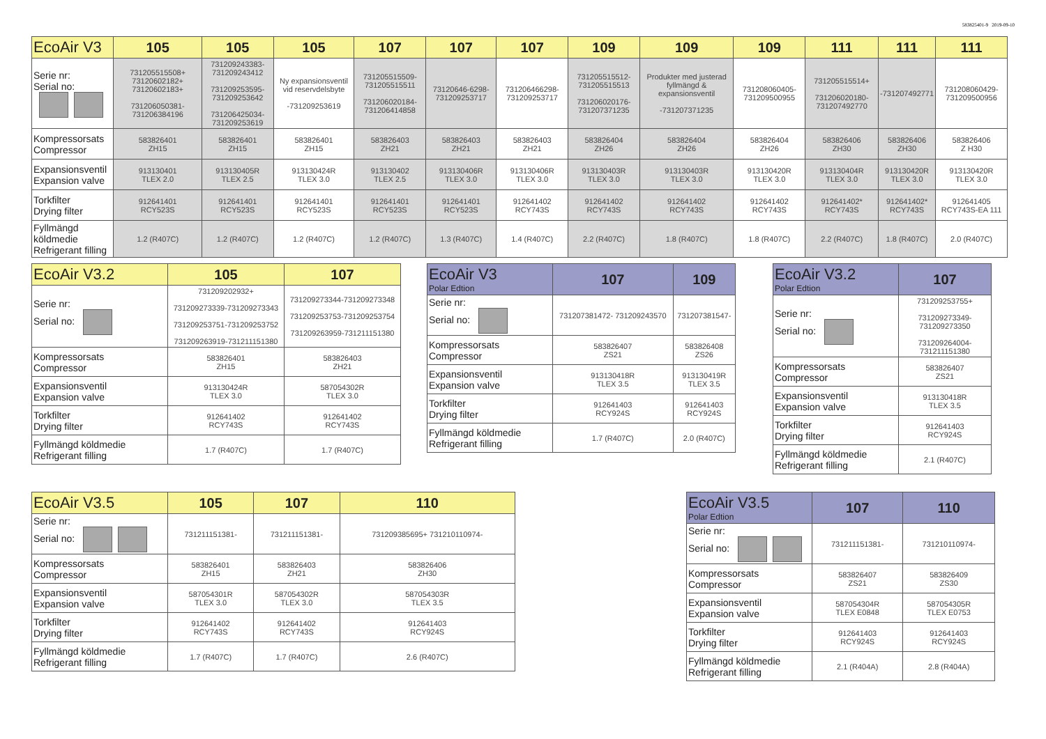583825401-9 2019-09-10
| EcoAir V3 | 105 | 105 | 105 | 107 | 107 | 107 | 109 | 109 | 109 | 111 | 111 | 111 |
| --- | --- | --- | --- | --- | --- | --- | --- | --- | --- | --- | --- | --- |
| Serie nr: Serial no: | 731205515508+ 73120602182+ 73120602183+ 731206050381- 731206384196 | 731209243383- 731209243412 731209253595- 731209253642 731206425034- 731209253619 | Ny expansionsventil vid reservdelsbyte -731209253619 | 731205515509- 731205515511 731206020184- 731206414858 | 73120646-6298- 731209253717 | 731206466298- 731209253717 | 731205515512- 731205515513 731206020176- 731207371235 | Produkter med justerad fyllmängd & expansionsventil -731207371235 | 731208060405- 731209500955 | 731205515514+ 731206020180- 731207492770 | -731207492771 | 731208060429- 731209500956 |
| Kompressorsats Compressor | 583826401 ZH15 | 583826401 ZH15 | 583826401 ZH15 | 583826403 ZH21 | 583826403 ZH21 | 583826403 ZH21 | 583826404 ZH26 | 583826404 ZH26 | 583826404 ZH26 | 583826406 ZH30 | 583826406 ZH30 | 583826406 Z H30 |
| Expansionsventil Expansion valve | 913130401 TLEX 2.0 | 913130405R TLEX 2.5 | 913130424R TLEX 3.0 | 913130402 TLEX 2.5 | 913130406R TLEX 3.0 | 913130406R TLEX 3.0 | 913130403R TLEX 3.0 | 913130403R TLEX 3.0 | 913130420R TLEX 3.0 | 913130404R TLEX 3.0 | 913130420R TLEX 3.0 | 913130420R TLEX 3.0 |
| Torkfilter Drying filter | 912641401 RCY523S | 912641401 RCY523S | 912641401 RCY523S | 912641401 RCY523S | 912641401 RCY523S | 912641402 RCY743S | 912641402 RCY743S | 912641402 RCY743S | 912641402 RCY743S | 912641402* RCY743S | 912641402* RCY743S | 912641405 RCY743S-EA 111 |
| Fyllmängd köldmedie Refrigerant filling | 1.2 (R407C) | 1.2 (R407C) | 1.2 (R407C) | 1.2 (R407C) | 1.3 (R407C) | 1.4 (R407C) | 2.2 (R407C) | 1.8 (R407C) | 1.8 (R407C) | 2.2 (R407C) | 1.8 (R407C) | 2.0 (R407C) |
| EcoAir V3.2 | 105 | 107 |
| --- | --- | --- |
| Serie nr: Serial no: | 731209202932+ 731209273339-731209273343 731209253751-731209253752 731209263919-731211151380 | 731209273344-731209273348 731209253753-731209253754 731209263959-731211151380 |
| Kompressorsats Compressor | 583826401 ZH15 | 583826403 ZH21 |
| Expansionsventil Expansion valve | 913130424R TLEX 3.0 | 587054302R TLEX 3.0 |
| Torkfilter Drying filter | 912641402 RCY743S | 912641402 RCY743S |
| Fyllmängd köldmedie Refrigerant filling | 1.7 (R407C) | 1.7 (R407C) |
| EcoAir V3 Polar Edtion | 107 | 109 |
| --- | --- | --- |
| Serie nr: Serial no: | 731207381472- 731209243570 | 731207381547- |
| Kompressorsats Compressor | 583826407 ZS21 | 583826408 ZS26 |
| Expansionsventil Expansion valve | 913130418R TLEX 3.5 | 913130419R TLEX 3.5 |
| Torkfilter Drying filter | 912641403 RCY924S | 912641403 RCY924S |
| Fyllmängd köldmedie Refrigerant filling | 1.7 (R407C) | 2.0 (R407C) |
| EcoAir V3.2 Polar Edtion | 107 |
| --- | --- |
| Serie nr: Serial no: | 731209253755+ 731209273349- 731209273350 731209264004- 731211151380 |
| Kompressorsats Compressor | 583826407 ZS21 |
| Expansionsventil Expansion valve | 913130418R TLEX 3.5 |
| Torkfilter Drying filter | 912641403 RCY924S |
| Fyllmängd köldmedie Refrigerant filling | 2.1 (R407C) |
| EcoAir V3.5 | 105 | 107 | 110 |
| --- | --- | --- | --- |
| Serie nr: Serial no: | 731211151381- | 731211151381- | 731209385695+ 731210110974- |
| Kompressorsats Compressor | 583826401 ZH15 | 583826403 ZH21 | 583826406 ZH30 |
| Expansionsventil Expansion valve | 587054301R TLEX 3.0 | 587054302R TLEX 3.0 | 587054303R TLEX 3.5 |
| Torkfilter Drying filter | 912641402 RCY743S | 912641402 RCY743S | 912641403 RCY924S |
| Fyllmängd köldmedie Refrigerant filling | 1.7 (R407C) | 1.7 (R407C) | 2.6 (R407C) |
| EcoAir V3.5 Polar Edtion | 107 | 110 |
| --- | --- | --- |
| Serie nr: Serial no: | 731211151381- | 731210110974- |
| Kompressorsats Compressor | 583826407 ZS21 | 583826409 ZS30 |
| Expansionsventil Expansion valve | 587054304R TLEX E0848 | 587054305R TLEX E0753 |
| Torkfilter Drying filter | 912641403 RCY924S | 912641403 RCY924S |
| Fyllmängd köldmedie Refrigerant filling | 2.1 (R404A) | 2.8 (R404A) |